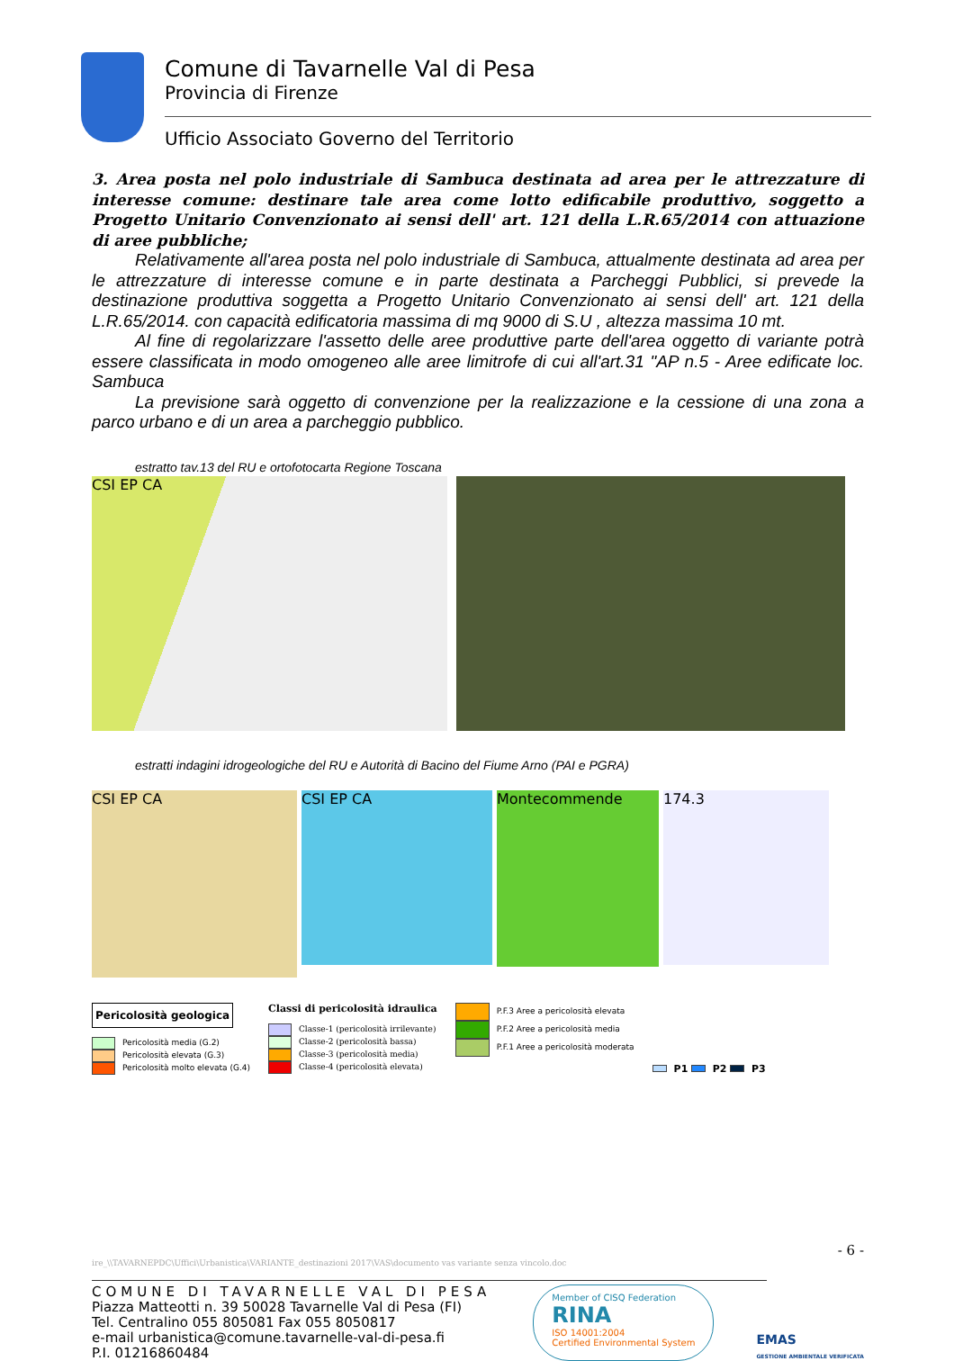Comune di Tavarnelle Val di Pesa
Provincia di Firenze
Ufficio Associato Governo del Territorio
3. Area posta nel polo industriale di Sambuca destinata ad area per le attrezzature di interesse comune: destinare tale area come lotto edificabile produttivo, soggetto a Progetto Unitario Convenzionato ai sensi dell' art. 121 della L.R.65/2014 con attuazione di aree pubbliche;
Relativamente all'area posta nel polo industriale di Sambuca, attualmente destinata ad area per le attrezzature di interesse comune e in parte destinata a Parcheggi Pubblici, si prevede la destinazione produttiva soggetta a Progetto Unitario Convenzionato ai sensi dell' art. 121 della L.R.65/2014. con capacità edificatoria massima di mq 9000 di S.U , altezza massima 10 mt.
Al fine di regolarizzare l'assetto delle aree produttive parte dell'area oggetto di variante potrà essere classificata in modo omogeneo alle aree limitrofe di cui all'art.31 "AP n.5 - Aree edificate loc. Sambuca
La previsione sarà oggetto di convenzione per la realizzazione e la cessione di una zona a parco urbano e di un area a parcheggio pubblico.
estratto tav.13 del RU e ortofotocarta Regione Toscana
CSI EP CA
estratti indagini idrogeologiche del RU e Autorità di Bacino del Fiume Arno (PAI e PGRA)
CSI EP CA
CSI EP CA
Montecommende
174.3
Pericolosità geologica
Pericolosità media (G.2)
Pericolosità elevata (G.3)
Pericolosità molto elevata (G.4)
Classi di pericolosità idraulica
Classe-1 (pericolosità irrilevante)
Classe-2 (pericolosità bassa)
Classe-3 (pericolosità media)
Classe-4 (pericolosità elevata)
P.F.3 Aree a pericolosità elevata
P.F.2 Aree a pericolosità media
P.F.1 Aree a pericolosità moderata
P1 P2 P3
- 6 -
ire_\\TAVARNEPDC\Uffici\Urbanistica\VARIANTE_destinazioni 2017\VAS\documento vas variante senza vincolo.doc
COMUNE DI TAVARNELLE VAL DI PESA
Piazza Matteotti n. 39 50028 Tavarnelle Val di Pesa (FI)
Tel. Centralino 055 805081 Fax 055 8050817
e-mail urbanistica@comune.tavarnelle-val-di-pesa.fi
P.I. 01216860484
Member of CISQ Federation
RINA
ISO 14001:2004
Certified Environmental System
EMAS
GESTIONE AMBIENTALE VERIFICATA